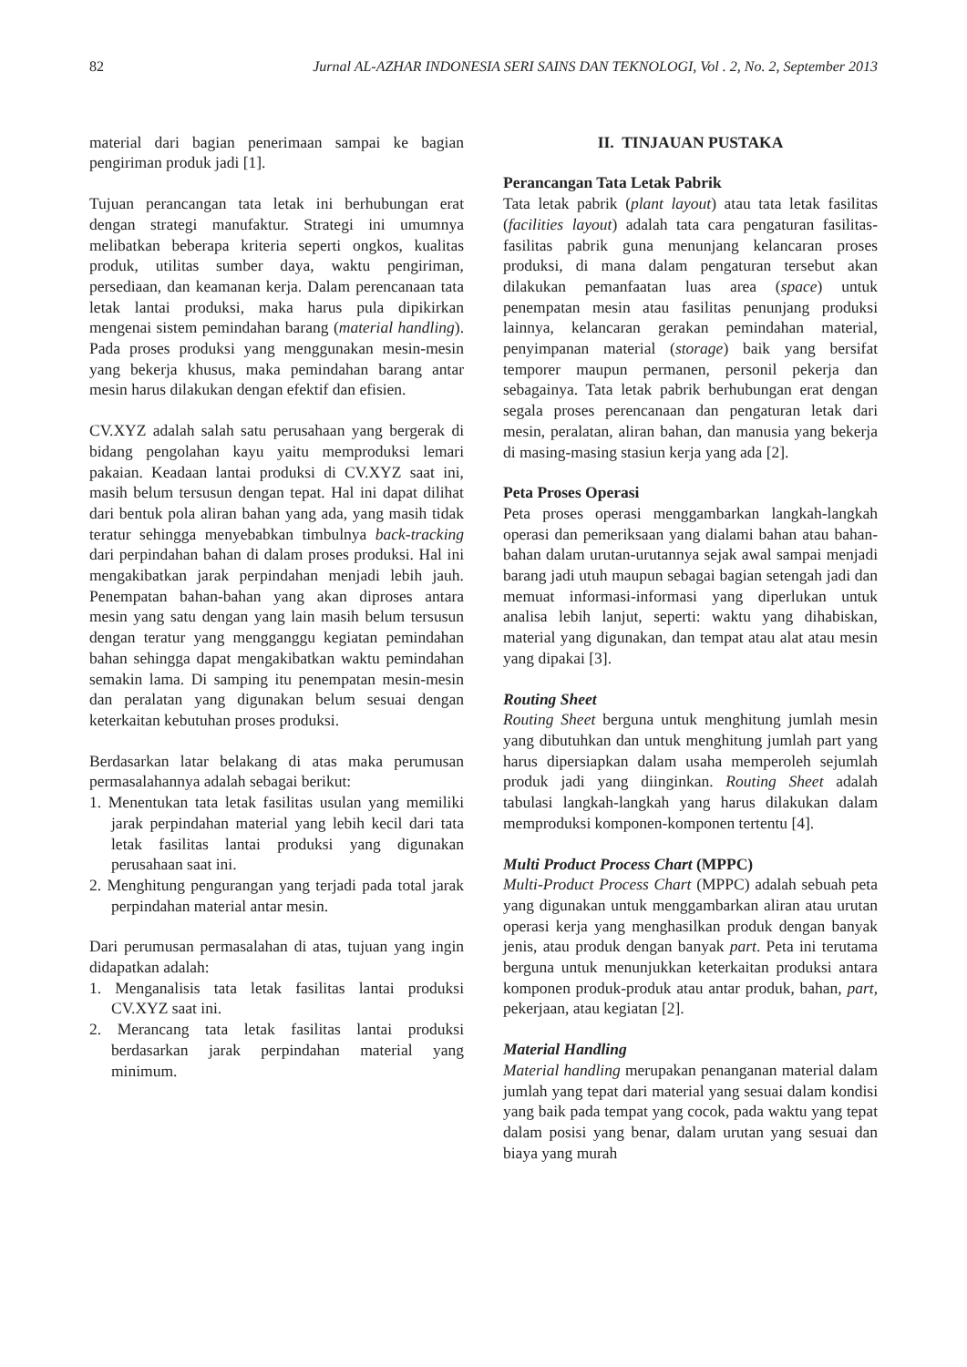82 Jurnal AL-AZHAR INDONESIA SERI SAINS DAN TEKNOLOGI, Vol . 2, No. 2, September 2013
material dari bagian penerimaan sampai ke bagian pengiriman produk jadi [1].
Tujuan perancangan tata letak ini berhubungan erat dengan strategi manufaktur. Strategi ini umumnya melibatkan beberapa kriteria seperti ongkos, kualitas produk, utilitas sumber daya, waktu pengiriman, persediaan, dan keamanan kerja. Dalam perencanaan tata letak lantai produksi, maka harus pula dipikirkan mengenai sistem pemindahan barang (material handling). Pada proses produksi yang menggunakan mesin-mesin yang bekerja khusus, maka pemindahan barang antar mesin harus dilakukan dengan efektif dan efisien.
CV.XYZ adalah salah satu perusahaan yang bergerak di bidang pengolahan kayu yaitu memproduksi lemari pakaian. Keadaan lantai produksi di CV.XYZ saat ini, masih belum tersusun dengan tepat. Hal ini dapat dilihat dari bentuk pola aliran bahan yang ada, yang masih tidak teratur sehingga menyebabkan timbulnya back-tracking dari perpindahan bahan di dalam proses produksi. Hal ini mengakibatkan jarak perpindahan menjadi lebih jauh. Penempatan bahan-bahan yang akan diproses antara mesin yang satu dengan yang lain masih belum tersusun dengan teratur yang mengganggu kegiatan pemindahan bahan sehingga dapat mengakibatkan waktu pemindahan semakin lama. Di samping itu penempatan mesin-mesin dan peralatan yang digunakan belum sesuai dengan keterkaitan kebutuhan proses produksi.
Berdasarkan latar belakang di atas maka perumusan permasalahannya adalah sebagai berikut:
1. Menentukan tata letak fasilitas usulan yang memiliki jarak perpindahan material yang lebih kecil dari tata letak fasilitas lantai produksi yang digunakan perusahaan saat ini.
2. Menghitung pengurangan yang terjadi pada total jarak perpindahan material antar mesin.
Dari perumusan permasalahan di atas, tujuan yang ingin didapatkan adalah:
1. Menganalisis tata letak fasilitas lantai produksi CV.XYZ saat ini.
2. Merancang tata letak fasilitas lantai produksi berdasarkan jarak perpindahan material yang minimum.
II. TINJAUAN PUSTAKA
Perancangan Tata Letak Pabrik
Tata letak pabrik (plant layout) atau tata letak fasilitas (facilities layout) adalah tata cara pengaturan fasilitas-fasilitas pabrik guna menunjang kelancaran proses produksi, di mana dalam pengaturan tersebut akan dilakukan pemanfaatan luas area (space) untuk penempatan mesin atau fasilitas penunjang produksi lainnya, kelancaran gerakan pemindahan material, penyimpanan material (storage) baik yang bersifat temporer maupun permanen, personil pekerja dan sebagainya. Tata letak pabrik berhubungan erat dengan segala proses perencanaan dan pengaturan letak dari mesin, peralatan, aliran bahan, dan manusia yang bekerja di masing-masing stasiun kerja yang ada [2].
Peta Proses Operasi
Peta proses operasi menggambarkan langkah-langkah operasi dan pemeriksaan yang dialami bahan atau bahan-bahan dalam urutan-urutannya sejak awal sampai menjadi barang jadi utuh maupun sebagai bagian setengah jadi dan memuat informasi-informasi yang diperlukan untuk analisa lebih lanjut, seperti: waktu yang dihabiskan, material yang digunakan, dan tempat atau alat atau mesin yang dipakai [3].
Routing Sheet
Routing Sheet berguna untuk menghitung jumlah mesin yang dibutuhkan dan untuk menghitung jumlah part yang harus dipersiapkan dalam usaha memperoleh sejumlah produk jadi yang diinginkan. Routing Sheet adalah tabulasi langkah-langkah yang harus dilakukan dalam memproduksi komponen-komponen tertentu [4].
Multi Product Process Chart (MPPC)
Multi-Product Process Chart (MPPC) adalah sebuah peta yang digunakan untuk menggambarkan aliran atau urutan operasi kerja yang menghasilkan produk dengan banyak jenis, atau produk dengan banyak part. Peta ini terutama berguna untuk menunjukkan keterkaitan produksi antara komponen produk-produk atau antar produk, bahan, part, pekerjaan, atau kegiatan [2].
Material Handling
Material handling merupakan penanganan material dalam jumlah yang tepat dari material yang sesuai dalam kondisi yang baik pada tempat yang cocok, pada waktu yang tepat dalam posisi yang benar, dalam urutan yang sesuai dan biaya yang murah